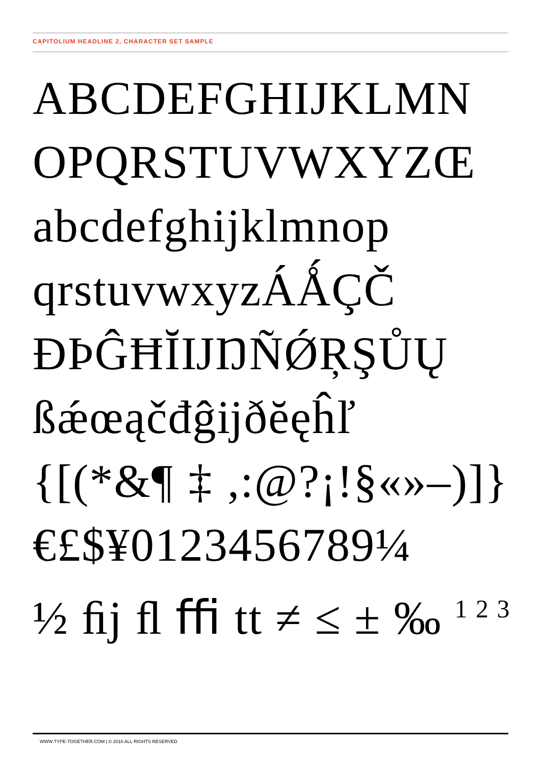CAPITOLIUM HEADLINE 2, CHARACTER SET SAMPLE
ABCDEFGHIJKLMN
OPQRSTUVWXYZŒ
abcdefghijklmnop
qrstuvwxyzÁǺÇČ
ĐÞĜĦĬĲŊÑǾŖŞŮŲ
ßǽœąčđĝĳðĕęĥľ
{[(*&¶‡,:@?¡!§«»–)]}
€£$¥0123456789¼
½ ﬁj ﬂ ﬃ tt ≠ ≤ ± ‰ <sup>1 2 3</sup>
WWW.TYPE-TOGETHER.COM | © 2016 ALL RIGHTS RESERVED